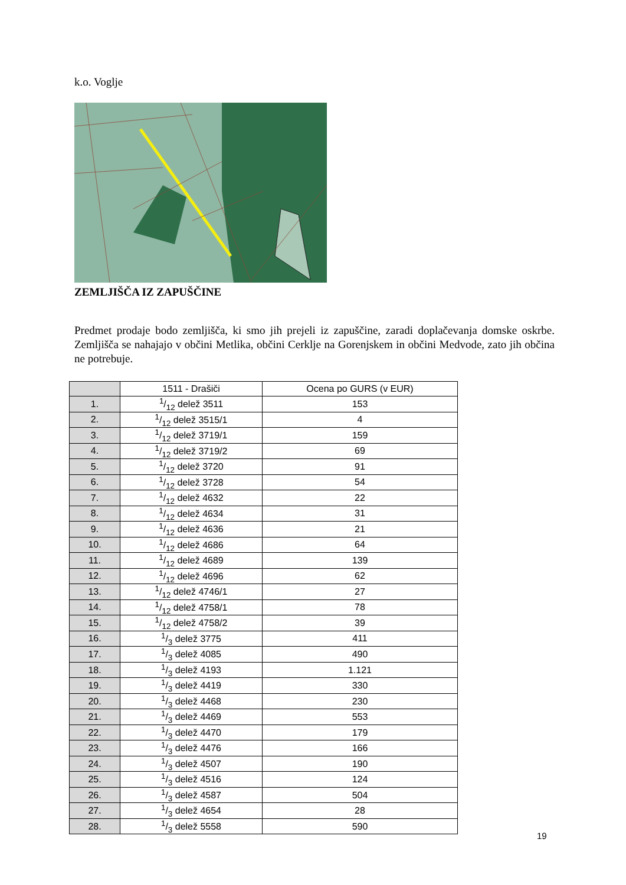k.o. Voglje
ZEMLJIŠČA IZ ZAPUŠČINE
Predmet prodaje bodo zemljišča, ki smo jih prejeli iz zapuščine, zaradi doplačevanja domske oskrbe. Zemljišča se nahajajo v občini Metlika, občini Cerklje na Gorenjskem in občini Medvode, zato jih občina ne potrebuje.
| | 1511 - Drašiči | Ocena po GURS (v EUR) |
| --- | --- | --- |
| 1. | 1/12 delež 3511 | 153 |
| 2. | 1/12 delež 3515/1 | 4 |
| 3. | 1/12 delež 3719/1 | 159 |
| 4. | 1/12 delež 3719/2 | 69 |
| 5. | 1/12 delež 3720 | 91 |
| 6. | 1/12 delež 3728 | 54 |
| 7. | 1/12 delež 4632 | 22 |
| 8. | 1/12 delež 4634 | 31 |
| 9. | 1/12 delež 4636 | 21 |
| 10. | 1/12 delež 4686 | 64 |
| 11. | 1/12 delež 4689 | 139 |
| 12. | 1/12 delež 4696 | 62 |
| 13. | 1/12 delež 4746/1 | 27 |
| 14. | 1/12 delež 4758/1 | 78 |
| 15. | 1/12 delež 4758/2 | 39 |
| 16. | 1/3 delež 3775 | 411 |
| 17. | 1/3 delež 4085 | 490 |
| 18. | 1/3 delež 4193 | 1.121 |
| 19. | 1/3 delež 4419 | 330 |
| 20. | 1/3 delež 4468 | 230 |
| 21. | 1/3 delež 4469 | 553 |
| 22. | 1/3 delež 4470 | 179 |
| 23. | 1/3 delež 4476 | 166 |
| 24. | 1/3 delež 4507 | 190 |
| 25. | 1/3 delež 4516 | 124 |
| 26. | 1/3 delež 4587 | 504 |
| 27. | 1/3 delež 4654 | 28 |
| 28. | 1/3 delež 5558 | 590 |
19